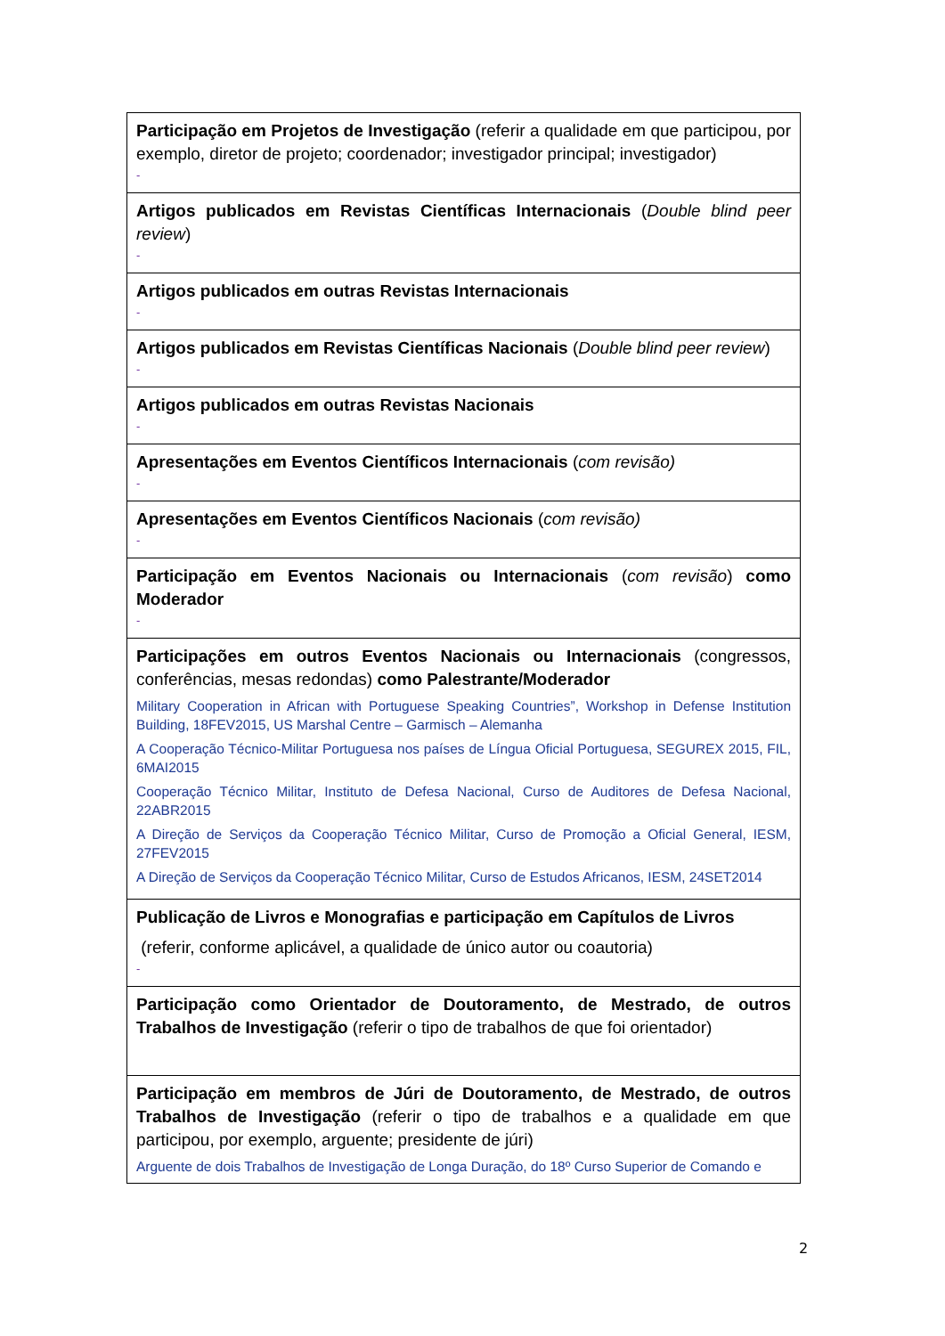| Participação em Projetos de Investigação (referir a qualidade em que participou, por exemplo, diretor de projeto; coordenador; investigador principal; investigador) - |
| Artigos publicados em Revistas Científicas Internacionais ( Double blind peer review ) - |
| Artigos publicados em outras Revistas Internacionais - |
| Artigos publicados em Revistas Científicas Nacionais ( Double blind peer review ) - |
| Artigos publicados em outras Revistas Nacionais - |
| Apresentações em Eventos Científicos Internacionais ( com revisão) - |
| Apresentações em Eventos Científicos Nacionais ( com revisão) - |
| Participação em Eventos Nacionais ou Internacionais ( com revisão ) como Moderador - |
| Participações em outros Eventos Nacionais ou Internacionais (congressos, conferências, mesas redondas) como Palestrante/Moderador Military Cooperation in African with Portuguese Speaking Countries”, Workshop in Defense Institution Building, 18FEV2015, US Marshal Centre – Garmisch – Alemanha A Cooperação Técnico-Militar Portuguesa nos países de Língua Oficial Portuguesa, SEGUREX 2015, FIL, 6MAI2015 Cooperação Técnico Militar, Instituto de Defesa Nacional, Curso de Auditores de Defesa Nacional, 22ABR2015 A Direção de Serviços da Cooperação Técnico Militar, Curso de Promoção a Oficial General, IESM, 27FEV2015 A Direção de Serviços da Cooperação Técnico Militar, Curso de Estudos Africanos, IESM, 24SET2014 |
| Publicação de Livros e Monografias e participação em Capítulos de Livros (referir, conforme aplicável, a qualidade de único autor ou coautoria) - |
| Participação como Orientador de Doutoramento, de Mestrado, de outros Trabalhos de Investigação (referir o tipo de trabalhos de que foi orientador) |
| Participação em membros de Júri de Doutoramento, de Mestrado, de outros Trabalhos de Investigação (referir o tipo de trabalhos e a qualidade em que participou, por exemplo, arguente; presidente de júri) Arguente de dois Trabalhos de Investigação de Longa Duração, do 18º Curso Superior de Comando e |
2